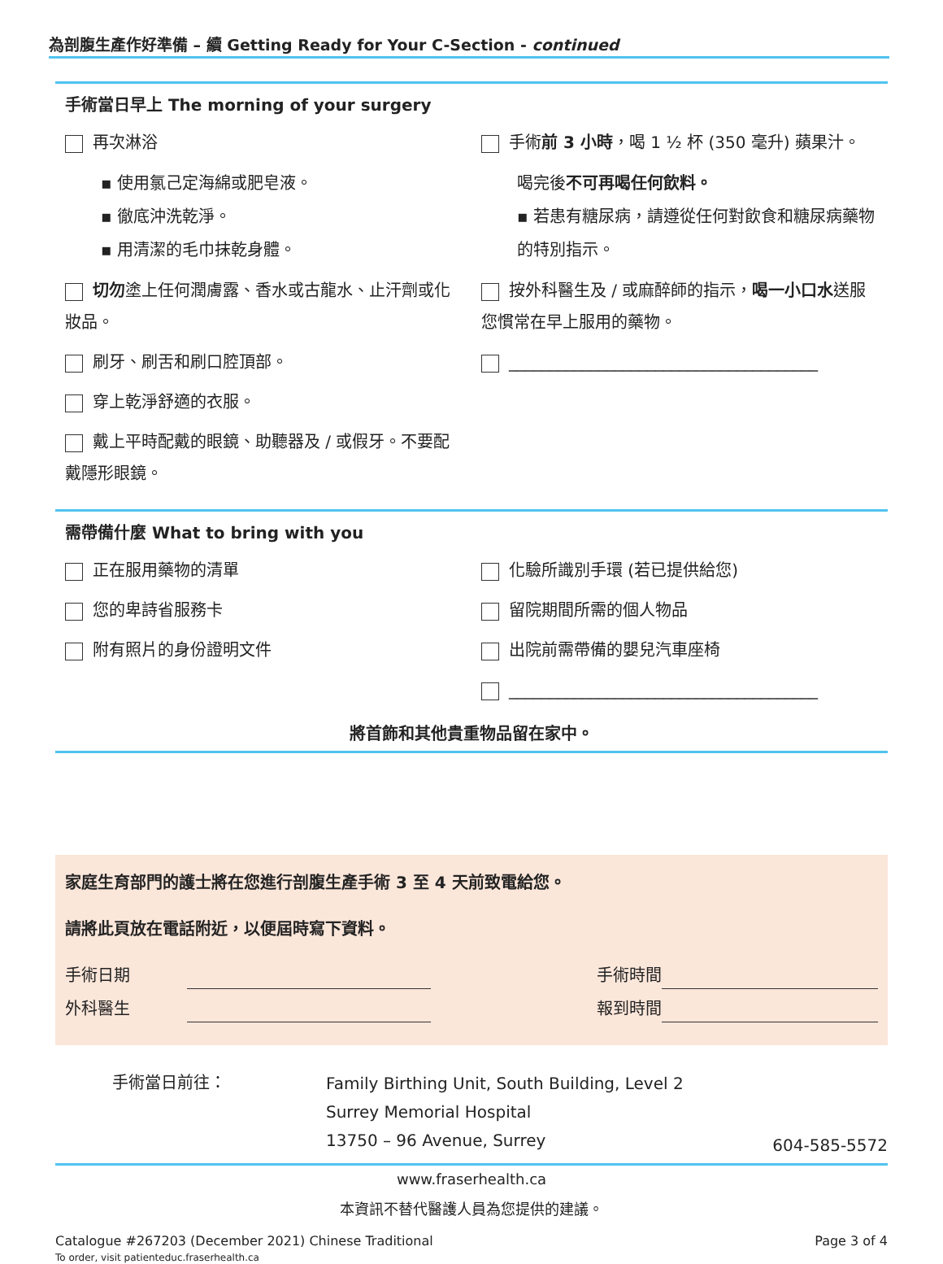為剖腹生產作好準備 – 續 Getting Ready for Your C-Section - continued
手術當日早上 The morning of your surgery
再次淋浴
▪ 使用氯己定海綿或肥皂液。
▪ 徹底沖洗乾淨。
▪ 用清潔的毛巾抹乾身體。
切勿塗上任何潤膚露、香水或古龍水、止汗劑或化妝品。
刷牙、刷舌和刷口腔頂部。
穿上乾淨舒適的衣服。
戴上平時配戴的眼鏡、助聽器及 / 或假牙。不要配戴隱形眼鏡。
手術前 3 小時，喝 1 ½ 杯 (350 毫升) 蘋果汁。
喝完後不可再喝任何飲料。
▪ 若患有糖尿病，請遵從任何對飲食和糖尿病藥物的特別指示。
按外科醫生及 / 或麻醉師的指示，喝一小口水送服您慣常在早上服用的藥物。
______________________________________
需帶備什麼 What to bring with you
正在服用藥物的清單
您的卑詩省服務卡
附有照片的身份證明文件
化驗所識別手環 (若已提供給您)
留院期間所需的個人物品
出院前需帶備的嬰兒汽車座椅
______________________________________
將首飾和其他貴重物品留在家中。
家庭生育部門的護士將在您進行剖腹生產手術 3 至 4 天前致電給您。
請將此頁放在電話附近，以便屆時寫下資料。
手術日期 手術時間
外科醫生 報到時間
手術當日前往：
Family Birthing Unit, South Building, Level 2
Surrey Memorial Hospital
13750 – 96 Avenue, Surrey
604-585-5572
www.fraserhealth.ca
本資訊不替代醫護人員為您提供的建議。
Catalogue #267203 (December 2021) Chinese Traditional
To order, visit patienteduc.fraserhealth.ca
Page 3 of 4